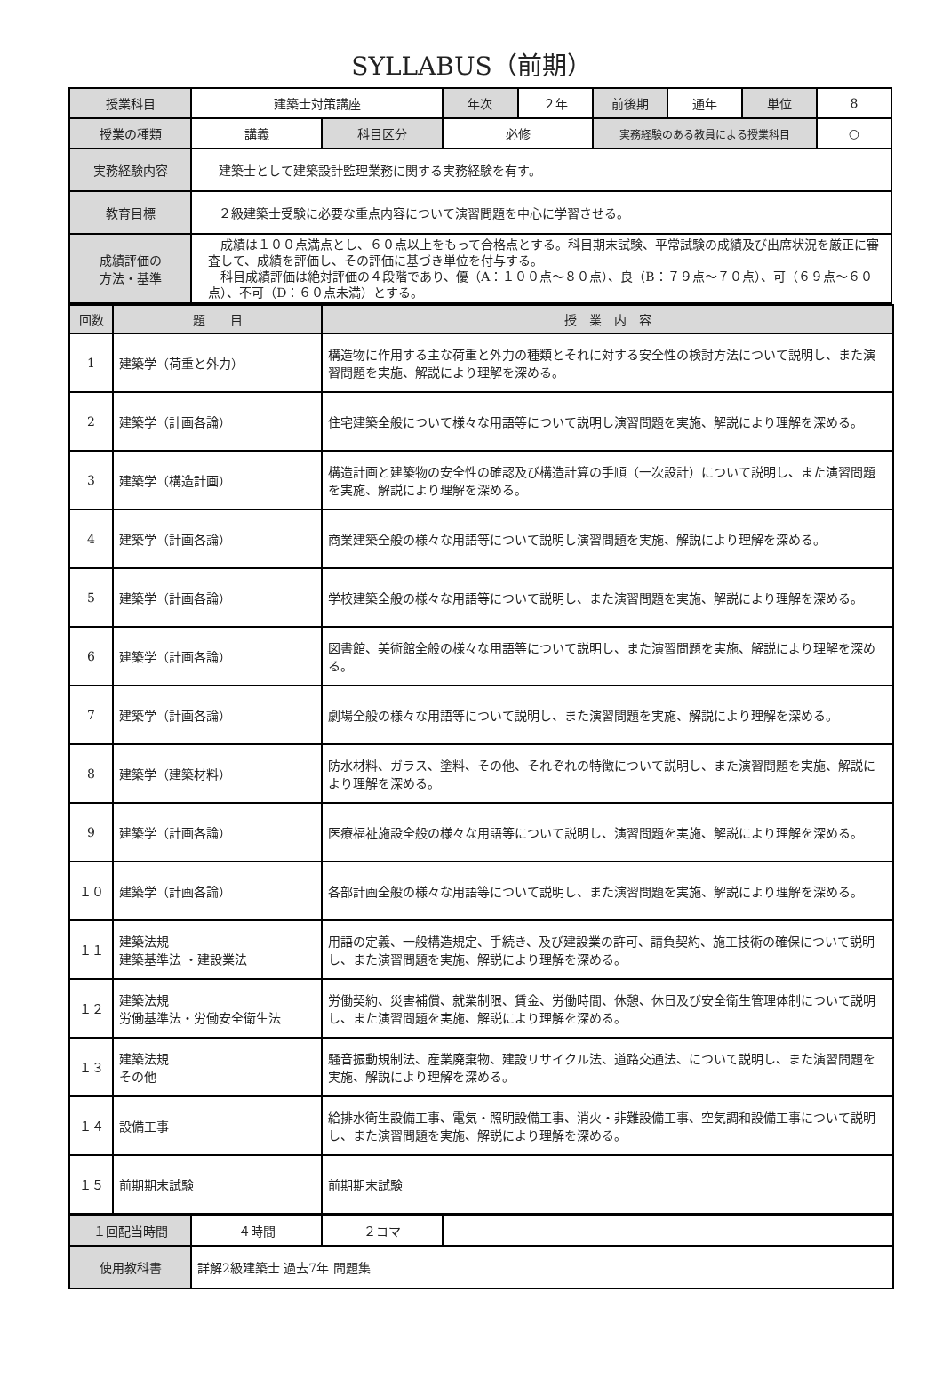SYLLABUS（前期）
| 授業科目 | 建築士対策講座 | | 年次 | ２年 | 前後期 | 通年 | 単位 | 8 |
| 授業の種類 | 講義 | 科目区分 | 必修 | | 実務経験のある教員による授業科目 | | | ○ |
| 実務経験内容 | 建築士として建築設計監理業務に関する実務経験を有す。 | | | | | | | |
| 教育目標 | ２級建築士受験に必要な重点内容について演習問題を中心に学習させる。 | | | | | | | |
| 成績評価の 方法・基準 | 成績は１００点満点とし、６０点以上をもって合格点とする。科目期末試験、平常試験の成績及び出席状況を厳正に審査して、成績を評価し、その評価に基づき単位を付与する。 科目成績評価は絶対評価の４段階であり、優（A：１００点～８０点）、良（B：７９点～７０点）、可（６９点～６０点）、不可（D：６０点未満）とする。 | | | | | | | |
| 回数 | 題 目 | 授 業 内 容 |
| 1 | 建築学（荷重と外力） | 構造物に作用する主な荷重と外力の種類とそれに対する安全性の検討方法について説明し、また演習問題を実施、解説により理解を深める。 |
| 2 | 建築学（計画各論） | 住宅建築全般について様々な用語等について説明し演習問題を実施、解説により理解を深める。 |
| 3 | 建築学（構造計画） | 構造計画と建築物の安全性の確認及び構造計算の手順（一次設計）について説明し、また演習問題を実施、解説により理解を深める。 |
| 4 | 建築学（計画各論） | 商業建築全般の様々な用語等について説明し演習問題を実施、解説により理解を深める。 |
| 5 | 建築学（計画各論） | 学校建築全般の様々な用語等について説明し、また演習問題を実施、解説により理解を深める。 |
| 6 | 建築学（計画各論） | 図書館、美術館全般の様々な用語等について説明し、また演習問題を実施、解説により理解を深める。 |
| 7 | 建築学（計画各論） | 劇場全般の様々な用語等について説明し、また演習問題を実施、解説により理解を深める。 |
| 8 | 建築学（建築材料） | 防水材料、ガラス、塗料、その他、それぞれの特徴について説明し、また演習問題を実施、解説により理解を深める。 |
| 9 | 建築学（計画各論） | 医療福祉施設全般の様々な用語等について説明し、演習問題を実施、解説により理解を深める。 |
| １０ | 建築学（計画各論） | 各部計画全般の様々な用語等について説明し、また演習問題を実施、解説により理解を深める。 |
| １１ | 建築法規 建築基準法 ・建設業法 | 用語の定義、一般構造規定、手続き、及び建設業の許可、請負契約、施工技術の確保について説明し、また演習問題を実施、解説により理解を深める。 |
| １２ | 建築法規 労働基準法・労働安全衛生法 | 労働契約、災害補償、就業制限、賃金、労働時間、休憩、休日及び安全衛生管理体制について説明し、また演習問題を実施、解説により理解を深める。 |
| １３ | 建築法規 その他 | 騒音振動規制法、産業廃棄物、建設リサイクル法、道路交通法、について説明し、また演習問題を実施、解説により理解を深める。 |
| １４ | 設備工事 | 給排水衛生設備工事、電気・照明設備工事、消火・非難設備工事、空気調和設備工事について説明し、また演習問題を実施、解説により理解を深める。 |
| １５ | 前期期末試験 | 前期期末試験 |
| １回配当時間 | ４時間 | ２コマ | |
| 使用教科書 | 詳解2級建築士 過去7年 問題集 | | |